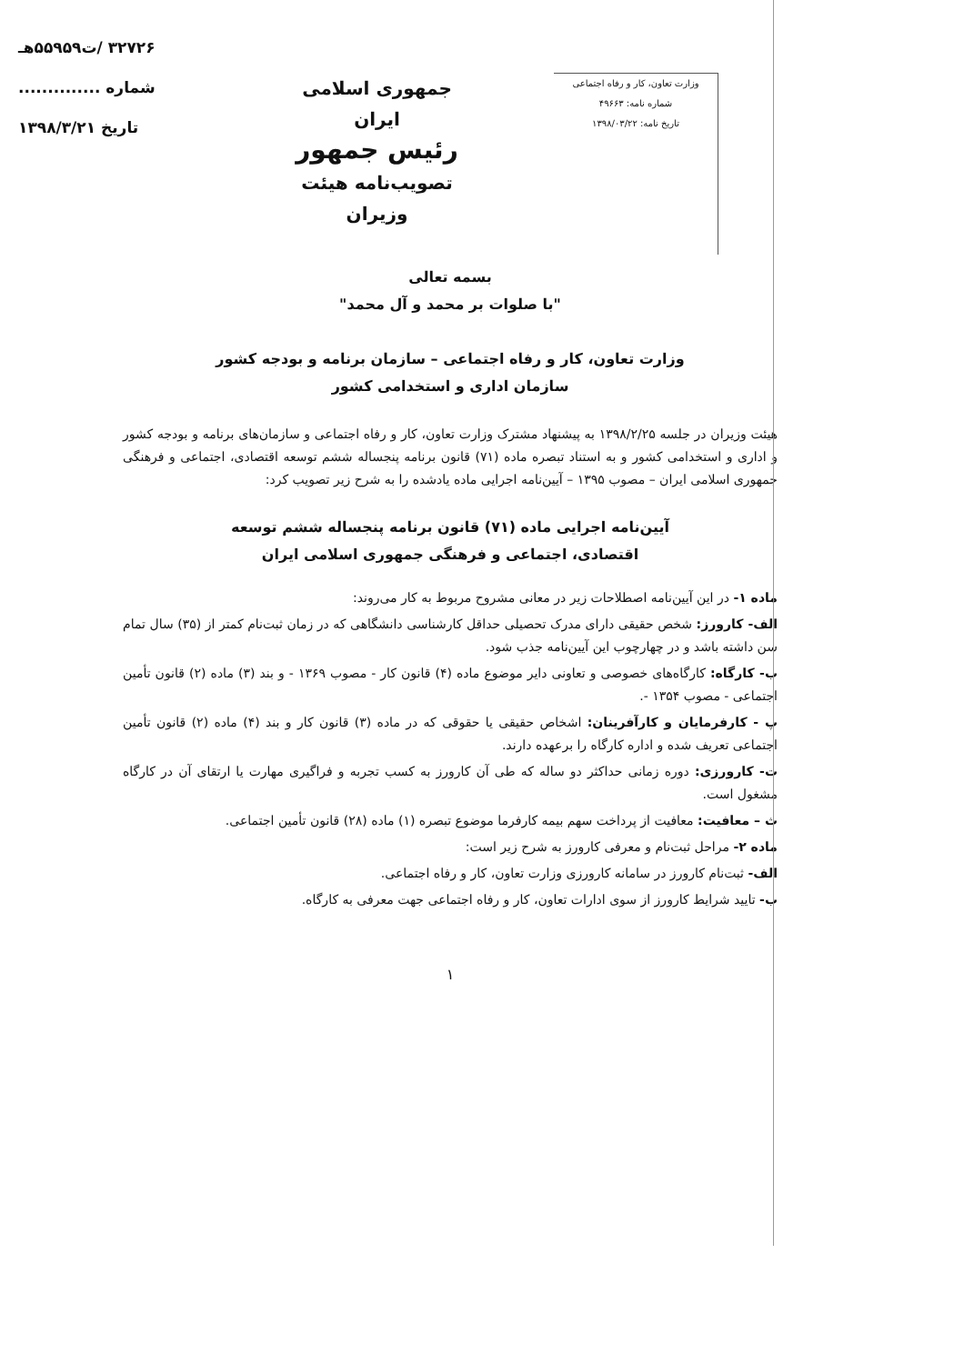وزارت تعاون، کار و رفاه اجتماعی
شماره نامه: ۴۹۶۶۳
تاریخ نامه: ۱۳۹۸/۰۳/۲۲
جمهوری اسلامی ایران
رئیس جمهور
تصویب‌نامه هیئت وزیران
۳۲۷۲۶ /ت۵۵۹۵۹هـ
شماره ..............
تاریخ ۱۳۹۸/۳/۲۱
بسمه تعالی
"با صلوات بر محمد و آل محمد"
وزارت تعاون، کار و رفاه اجتماعی – سازمان برنامه و بودجه کشور
سازمان اداری و استخدامی کشور
هیئت وزیران در جلسه ۱۳۹۸/۲/۲۵ به پیشنهاد مشترک وزارت تعاون، کار و رفاه اجتماعی و سازمان‌های برنامه و بودجه کشور و اداری و استخدامی کشور و به استناد تبصره ماده (۷۱) قانون برنامه پنجساله ششم توسعه اقتصادی، اجتماعی و فرهنگی جمهوری اسلامی ایران – مصوب ۱۳۹۵ – آیین‌نامه اجرایی ماده یادشده را به شرح زیر تصویب کرد:
آیین‌نامه اجرایی ماده (۷۱) قانون برنامه پنجساله ششم توسعه
اقتصادی، اجتماعی و فرهنگی جمهوری اسلامی ایران
ماده ۱- در این آیین‌نامه اصطلاحات زیر در معانی مشروح مربوط به کار می‌روند:
الف- کارورز: شخص حقیقی دارای مدرک تحصیلی حداقل کارشناسی دانشگاهی که در زمان ثبت‌نام کمتر از (۳۵) سال تمام سن داشته باشد و در چهارچوب این آیین‌نامه جذب شود.
ب- کارگاه: کارگاه‌های خصوصی و تعاونی دایر موضوع ماده (۴) قانون کار - مصوب ۱۳۶۹ - و بند (۳) ماده (۲) قانون تأمین اجتماعی - مصوب ۱۳۵۴ -.
پ - کارفرمایان و کارآفرینان: اشخاص حقیقی یا حقوقی که در ماده (۳) قانون کار و بند (۴) ماده (۲) قانون تأمین اجتماعی تعریف شده و اداره کارگاه را برعهده دارند.
ت- کارورزی: دوره زمانی حداکثر دو ساله که طی آن کارورز به کسب تجربه و فراگیری مهارت یا ارتقای آن در کارگاه مشغول است.
ث – معافیت: معافیت از پرداخت سهم بیمه کارفرما موضوع تبصره (۱) ماده (۲۸) قانون تأمین اجتماعی.
ماده ۲- مراحل ثبت‌نام و معرفی کارورز به شرح زیر است:
الف- ثبت‌نام کارورز در سامانه کارورزی وزارت تعاون، کار و رفاه اجتماعی.
ب- تایید شرایط کارورز از سوی ادارات تعاون، کار و رفاه اجتماعی جهت معرفی به کارگاه.
۱